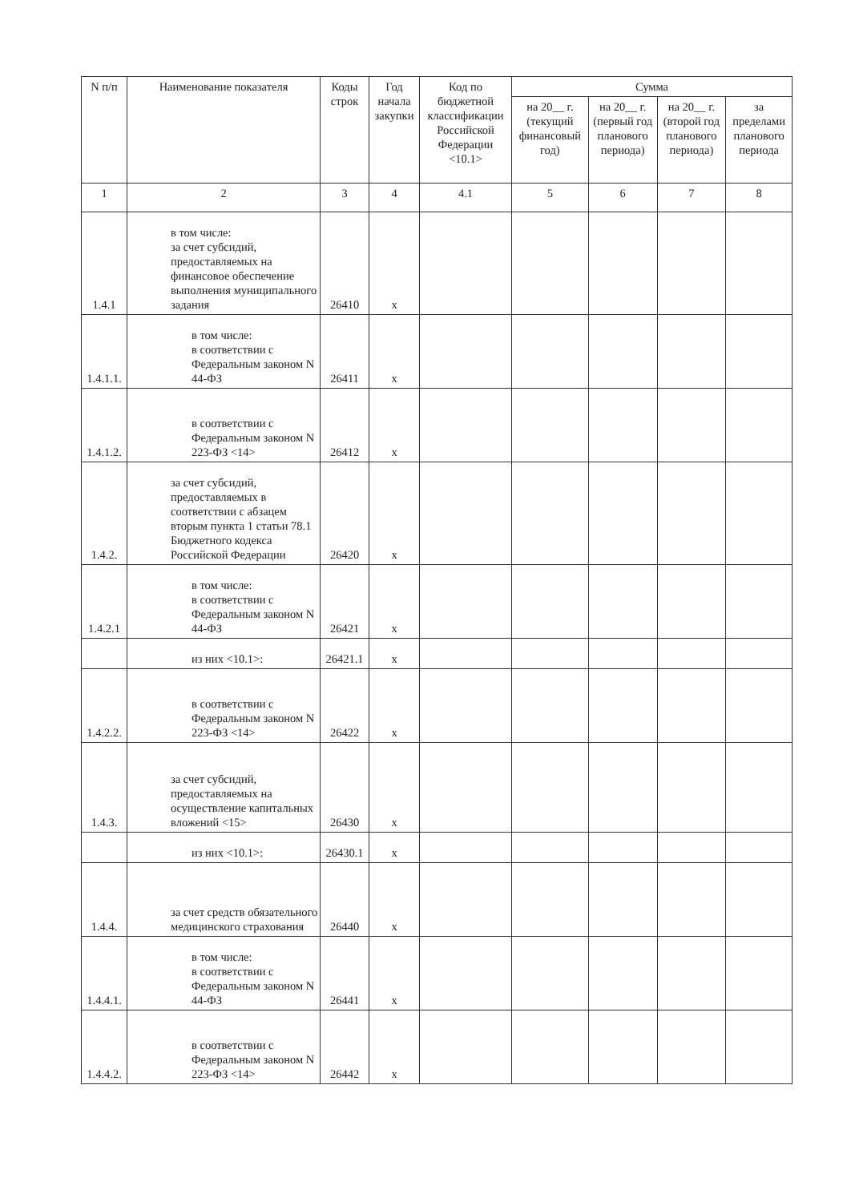| N п/п | Наименование показателя | Коды строк | Год начала закупки | Код по бюджетной классификации Российской Федерации <10.1> | Сумма | | | |
| --- | --- | --- | --- | --- | --- | --- | --- | --- |
| | | | | | на 20__ г. (текущий финансовый год) | на 20__ г. (первый год планового периода) | на 20__ г. (второй год планового периода) | за пределами планового периода |
| 1 | 2 | 3 | 4 | 4.1 | 5 | 6 | 7 | 8 |
| 1.4.1 | в том числе: за счет субсидий, предоставляемых на финансовое обеспечение выполнения муниципального задания | 26410 | x | | | | | |
| 1.4.1.1. | в том числе: в соответствии с Федеральным законом N 44-ФЗ | 26411 | x | | | | | |
| 1.4.1.2. | в соответствии с Федеральным законом N 223-ФЗ <14> | 26412 | x | | | | | |
| 1.4.2. | за счет субсидий, предоставляемых в соответствии с абзацем вторым пункта 1 статьи 78.1 Бюджетного кодекса Российской Федерации | 26420 | x | | | | | |
| 1.4.2.1 | в том числе: в соответствии с Федеральным законом N 44-ФЗ | 26421 | x | | | | | |
| | из них <10.1>: | 26421.1 | x | | | | | |
| 1.4.2.2. | в соответствии с Федеральным законом N 223-ФЗ <14> | 26422 | x | | | | | |
| 1.4.3. | за счет субсидий, предоставляемых на осуществление капитальных вложений <15> | 26430 | x | | | | | |
| | из них <10.1>: | 26430.1 | x | | | | | |
| 1.4.4. | за счет средств обязательного медицинского страхования | 26440 | x | | | | | |
| 1.4.4.1. | в том числе: в соответствии с Федеральным законом N 44-ФЗ | 26441 | x | | | | | |
| 1.4.4.2. | в соответствии с Федеральным законом N 223-ФЗ <14> | 26442 | x | | | | | |